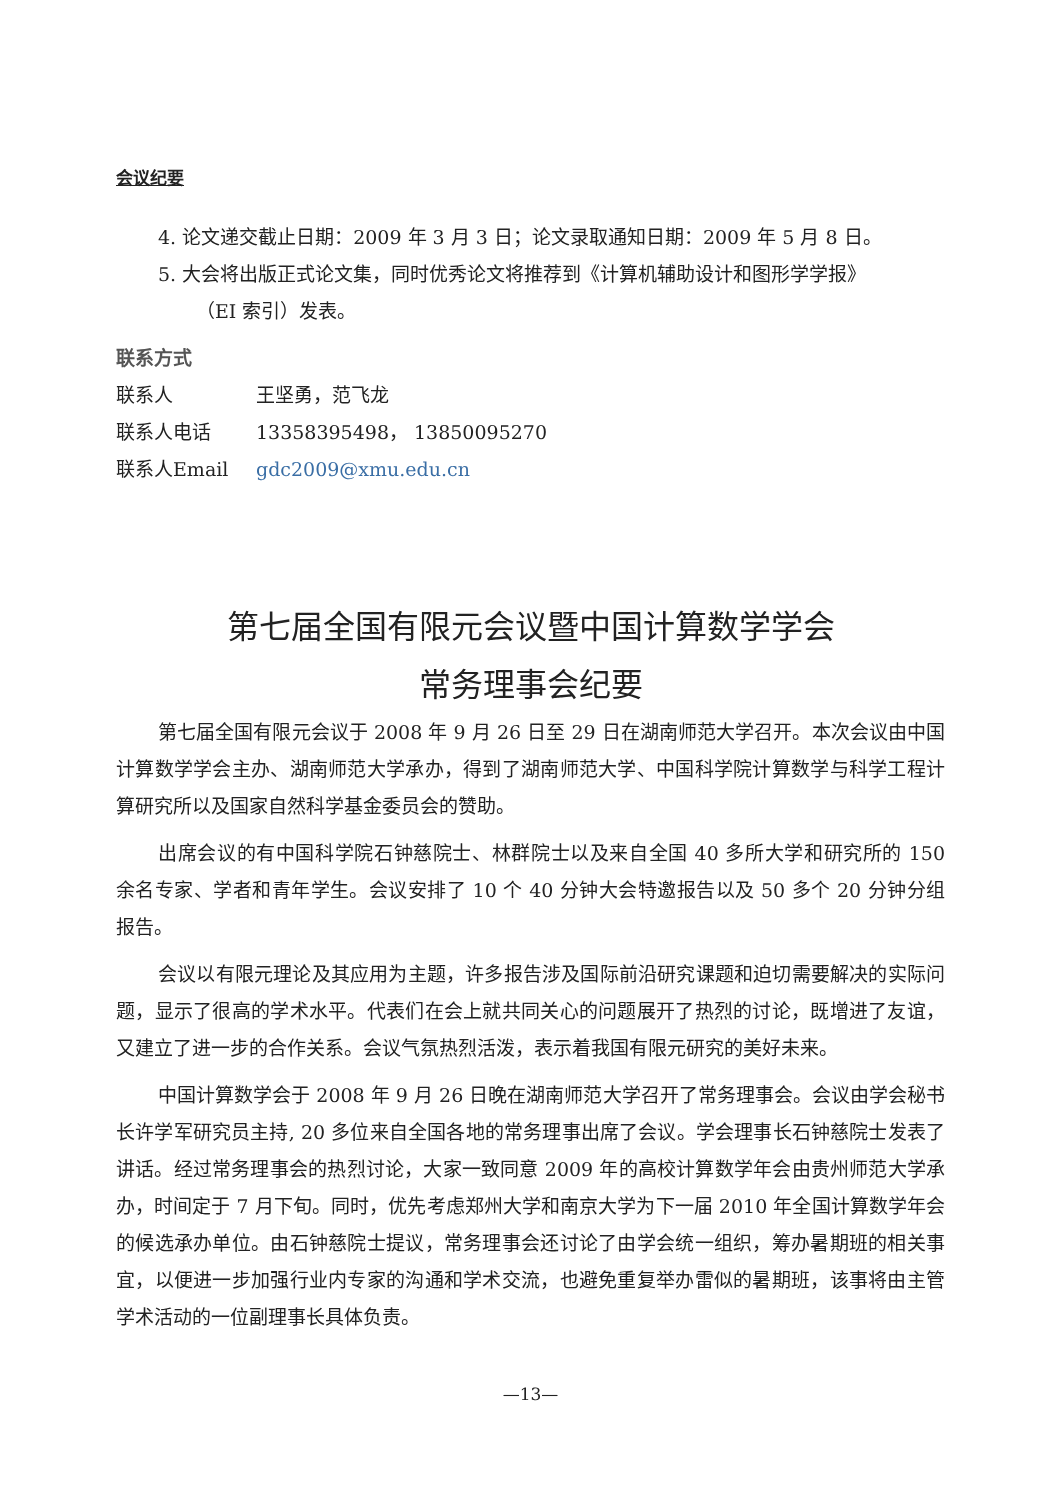会议纪要
4. 论文递交截止日期：2009 年 3 月 3 日；论文录取通知日期：2009 年 5 月 8 日。
5. 大会将出版正式论文集，同时优秀论文将推荐到《计算机辅助设计和图形学学报》
（EI 索引）发表。
联系方式
联系人 王坚勇，范飞龙
联系人电话 13358395498， 13850095270
联系人Email gdc2009@xmu.edu.cn
第七届全国有限元会议暨中国计算数学学会
常务理事会纪要
第七届全国有限元会议于 2008 年 9 月 26 日至 29 日在湖南师范大学召开。本次会议由中国计算数学学会主办、湖南师范大学承办，得到了湖南师范大学、中国科学院计算数学与科学工程计算研究所以及国家自然科学基金委员会的赞助。
出席会议的有中国科学院石钟慈院士、林群院士以及来自全国 40 多所大学和研究所的 150 余名专家、学者和青年学生。会议安排了 10 个 40 分钟大会特邀报告以及 50 多个 20 分钟分组报告。
会议以有限元理论及其应用为主题，许多报告涉及国际前沿研究课题和迫切需要解决的实际问题，显示了很高的学术水平。代表们在会上就共同关心的问题展开了热烈的讨论，既增进了友谊，又建立了进一步的合作关系。会议气氛热烈活泼，表示着我国有限元研究的美好未来。
中国计算数学会于 2008 年 9 月 26 日晚在湖南师范大学召开了常务理事会。会议由学会秘书长许学军研究员主持, 20 多位来自全国各地的常务理事出席了会议。学会理事长石钟慈院士发表了讲话。经过常务理事会的热烈讨论，大家一致同意 2009 年的高校计算数学年会由贵州师范大学承办，时间定于 7 月下旬。同时，优先考虑郑州大学和南京大学为下一届 2010 年全国计算数学年会的候选承办单位。由石钟慈院士提议，常务理事会还讨论了由学会统一组织，筹办暑期班的相关事宜，以便进一步加强行业内专家的沟通和学术交流，也避免重复举办雷似的暑期班，该事将由主管学术活动的一位副理事长具体负责。
—13—